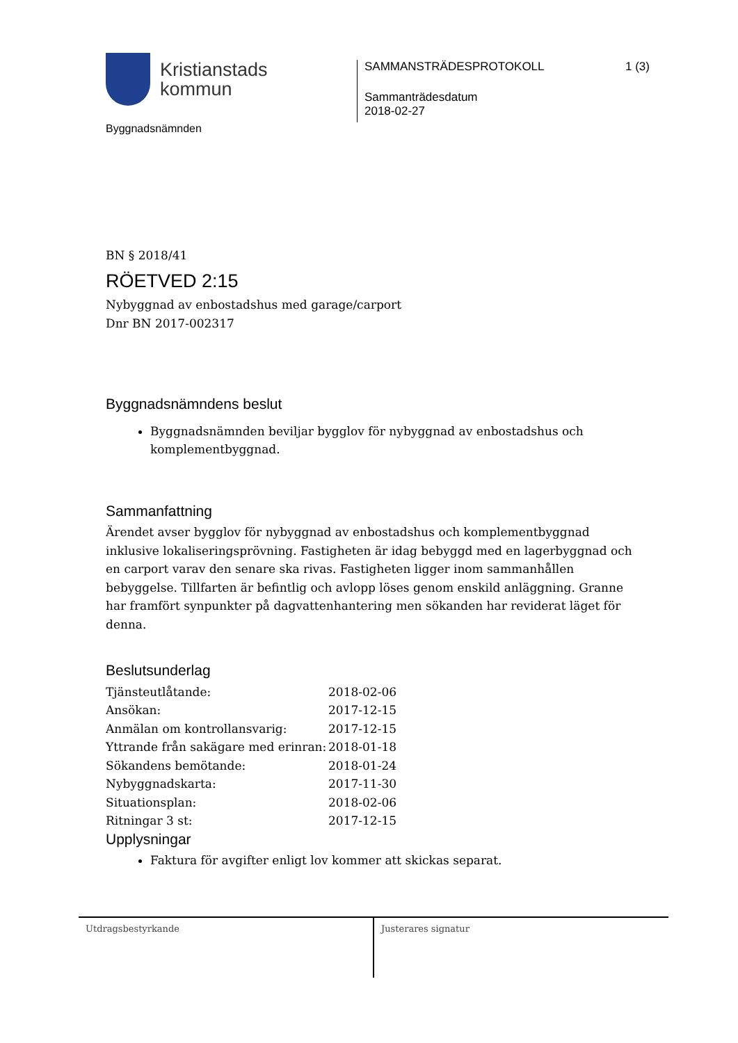Kristianstads
kommun
SAMMANSTRÄDESPROTOKOLL 1 (3)
Sammanträdesdatum
2018-02-27
Byggnadsnämnden
BN § 2018/41
RÖETVED 2:15
Nybyggnad av enbostadshus med garage/carport
Dnr BN 2017-002317
Byggnadsnämndens beslut
Byggnadsnämnden beviljar bygglov för nybyggnad av enbostadshus och komplementbyggnad.
Sammanfattning
Ärendet avser bygglov för nybyggnad av enbostadshus och komplementbyggnad inklusive lokaliseringsprövning. Fastigheten är idag bebyggd med en lagerbyggnad och en carport varav den senare ska rivas. Fastigheten ligger inom sammanhållen bebyggelse. Tillfarten är befintlig och avlopp löses genom enskild anläggning. Granne har framfört synpunkter på dagvattenhantering men sökanden har reviderat läget för denna.
Beslutsunderlag
| Tjänsteutlåtande: | 2018-02-06 |
| Ansökan: | 2017-12-15 |
| Anmälan om kontrollansvarig: | 2017-12-15 |
| Yttrande från sakägare med erinran: | 2018-01-18 |
| Sökandens bemötande: | 2018-01-24 |
| Nybyggnadskarta: | 2017-11-30 |
| Situationsplan: | 2018-02-06 |
| Ritningar 3 st: | 2017-12-15 |
Upplysningar
Faktura för avgifter enligt lov kommer att skickas separat.
Utdragsbestyrkande Justerares signatur